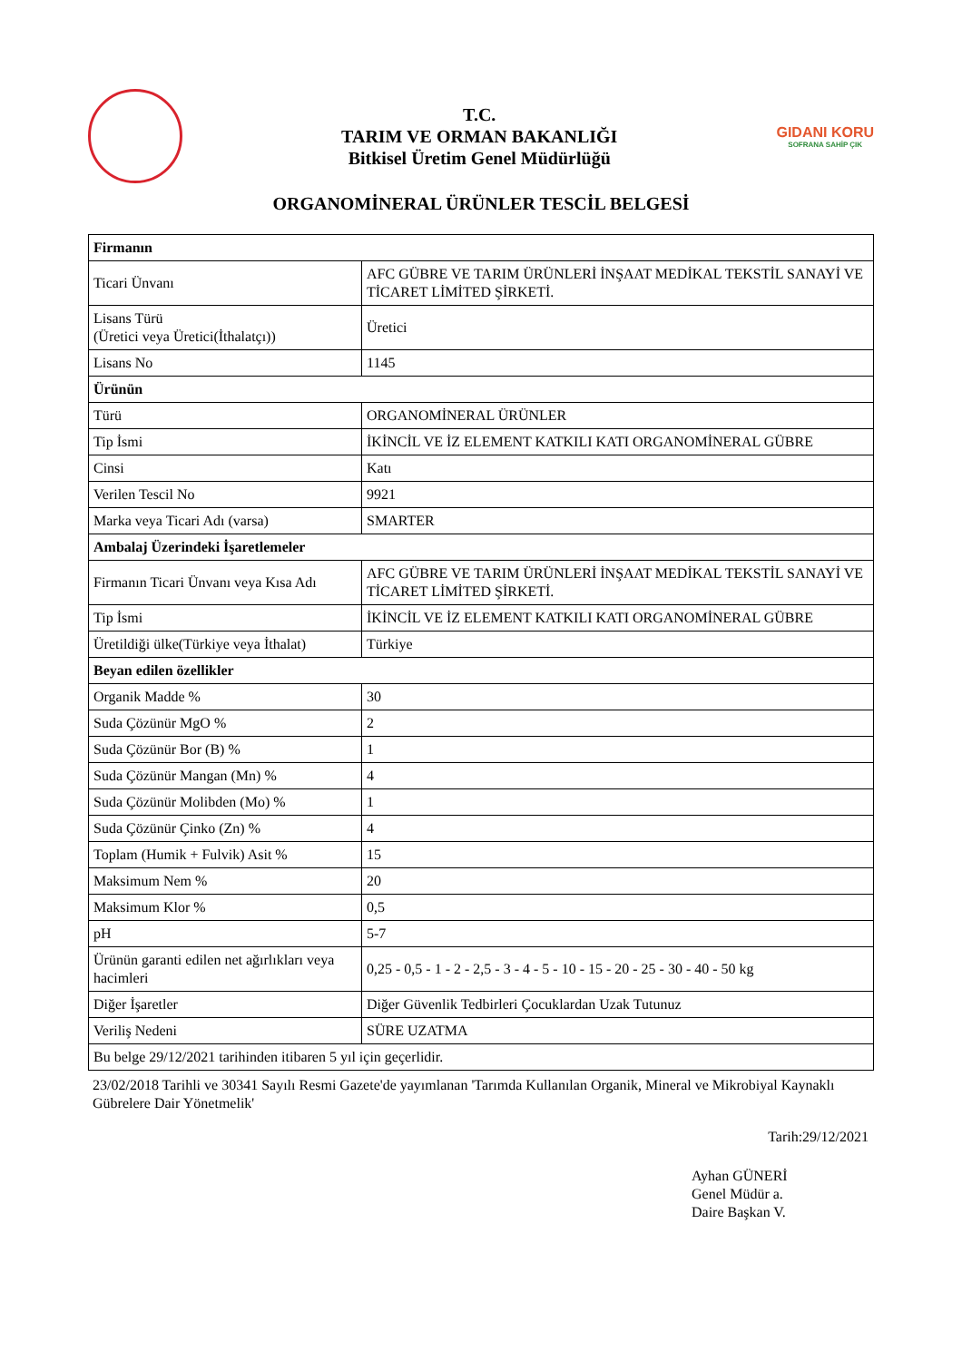T.C.
TARIM VE ORMAN BAKANLIĞI
Bitkisel Üretim Genel Müdürlüğü
GIDANI KORU
SOFRANA SAHİP ÇIK
ORGANOMİNERAL ÜRÜNLER TESCİL BELGESİ
| Firmanın | |
| --- | --- |
| Ticari Ünvanı | AFC GÜBRE VE TARIM ÜRÜNLERİ İNŞAAT MEDİKAL TEKSTİL SANAYİ VE TİCARET LİMİTED ŞİRKETİ. |
| Lisans Türü (Üretici veya Üretici(İthalatçı)) | Üretici |
| Lisans No | 1145 |
| Ürünün | |
| Türü | ORGANOMİNERAL ÜRÜNLER |
| Tip İsmi | İKİNCİL VE İZ ELEMENT KATKILI KATI ORGANOMİNERAL GÜBRE |
| Cinsi | Katı |
| Verilen Tescil No | 9921 |
| Marka veya Ticari Adı (varsa) | SMARTER |
| Ambalaj Üzerindeki İşaretlemeler | |
| Firmanın Ticari Ünvanı veya Kısa Adı | AFC GÜBRE VE TARIM ÜRÜNLERİ İNŞAAT MEDİKAL TEKSTİL SANAYİ VE TİCARET LİMİTED ŞİRKETİ. |
| Tip İsmi | İKİNCİL VE İZ ELEMENT KATKILI KATI ORGANOMİNERAL GÜBRE |
| Üretildiği ülke(Türkiye veya İthalat) | Türkiye |
| Beyan edilen özellikler | |
| Organik Madde % | 30 |
| Suda Çözünür MgO % | 2 |
| Suda Çözünür Bor (B) % | 1 |
| Suda Çözünür Mangan (Mn) % | 4 |
| Suda Çözünür Molibden (Mo) % | 1 |
| Suda Çözünür Çinko (Zn) % | 4 |
| Toplam (Humik + Fulvik) Asit % | 15 |
| Maksimum Nem % | 20 |
| Maksimum Klor % | 0,5 |
| pH | 5-7 |
| Ürünün garanti edilen net ağırlıkları veya hacimleri | 0,25 - 0,5 - 1 - 2 - 2,5 - 3 - 4 - 5 - 10 - 15 - 20 - 25 - 30 - 40 - 50 kg |
| Diğer İşaretler | Diğer Güvenlik Tedbirleri Çocuklardan Uzak Tutunuz |
| Veriliş Nedeni | SÜRE UZATMA |
| Bu belge 29/12/2021 tarihinden itibaren 5 yıl için geçerlidir. | |
23/02/2018 Tarihli ve 30341 Sayılı Resmi Gazete'de yayımlanan 'Tarımda Kullanılan Organik, Mineral ve Mikrobiyal Kaynaklı Gübrelere Dair Yönetmelik'
Tarih:29/12/2021
Ayhan GÜNERİ
Genel Müdür a.
Daire Başkan V.